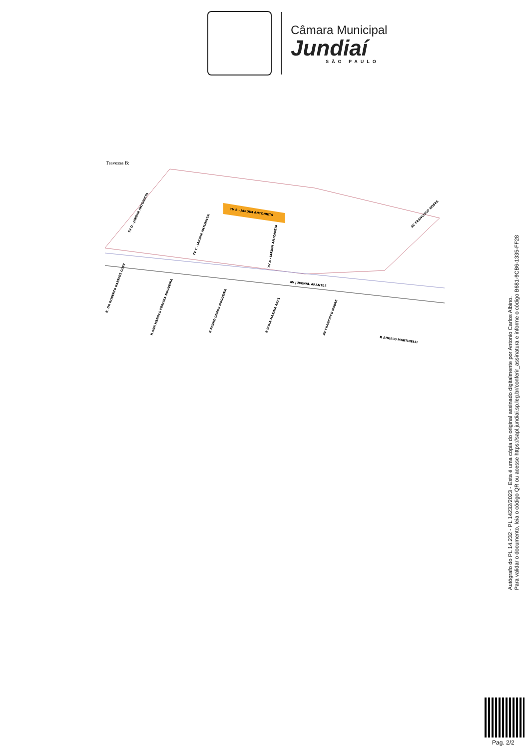Câmara Municipal
Jundiaí
SÃO PAULO
Travessa B:
TV B - JARDIM ANTONIETA
TV D - JARDIM ANTONIETA
TV C - JARDIM ANTONIETA
TV A - JARDIM ANTONIETA
AV FRANCISCO NOBRE
AV JUVENAL ARANTES
R. DR ROBERTO BARRIOS CURY
R ANA MENDES PEREIRA NOGUEIRA
R PEDRO LEMOS NOGUEIRA
R LYDIA MARINA ARES
AV FRANCISCO NOBRE
R ANGELO MARTINELLI
Autógrafo do PL 14.232 - PL 14232/2023 - Esta é uma cópia do original assinado digitalmente por Antonio Carlos Albino.
Para validar o documento, leia o código QR ou acesse https://sapl.jundiai.sp.leg.br/conferir_assinatura e informe o código B681-9CB6-1335-FF28
Pag. 2/2